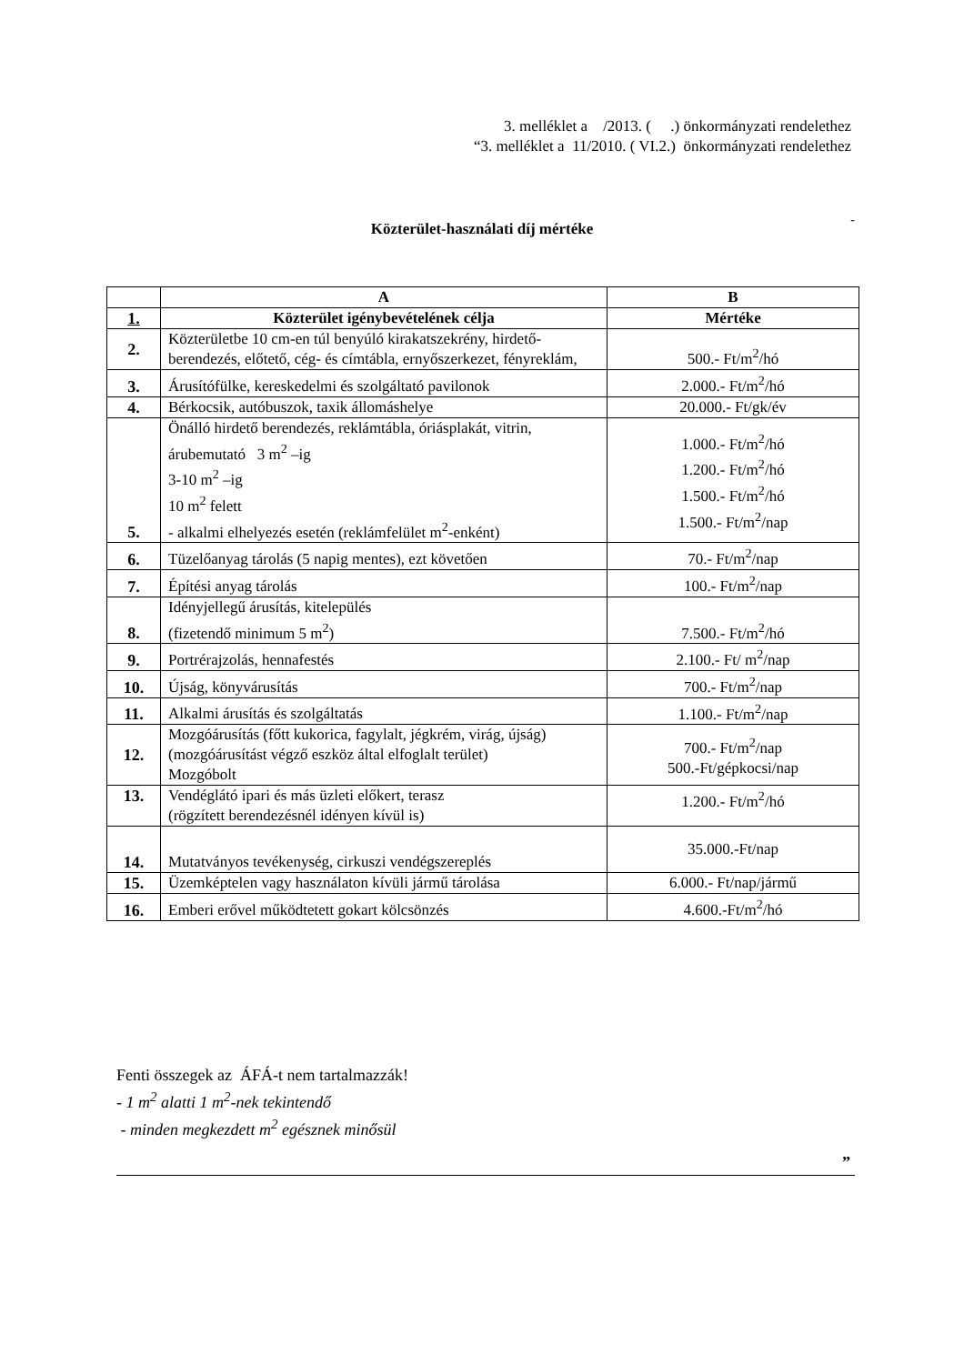3. melléklet a /2013. ( .) önkormányzati rendelethez
“3. melléklet a 11/2010. ( VI.2.) önkormányzati rendelethez
- Közterület-használati díj mértéke
| | A | B |
| --- | --- | --- |
| 1. | Közterület igénybevételének célja | Mértéke |
| 2. | Közterületbe 10 cm-en túl benyúló kirakatszekrény, hirdető-berendezés, előtető, cég- és címtábla, ernyőszerkezet, fényreklám, | 500.- Ft/m<sup>2</sup>/hó |
| 3. | Árusítófülke, kereskedelmi és szolgáltató pavilonok | 2.000.- Ft/m<sup>2</sup>/hó |
| 4. | Bérkocsik, autóbuszok, taxik állomáshelye | 20.000.- Ft/gk/év |
| 5. | Önálló hirdető berendezés, reklámtábla, óriásplakát, vitrin, árubemutató 3 m<sup>2</sup> –ig 3-10 m<sup>2</sup> –ig 10 m<sup>2</sup> felett - alkalmi elhelyezés esetén (reklámfelület m<sup>2</sup>-enként) | 1.000.- Ft/m<sup>2</sup>/hó 1.200.- Ft/m<sup>2</sup>/hó 1.500.- Ft/m<sup>2</sup>/hó 1.500.- Ft/m<sup>2</sup>/nap |
| 6. | Tüzelőanyag tárolás (5 napig mentes), ezt követően | 70.- Ft/m<sup>2</sup>/nap |
| 7. | Építési anyag tárolás | 100.- Ft/m<sup>2</sup>/nap |
| 8. | Idényjellegű árusítás, kitelepülés (fizetendő minimum 5 m<sup>2</sup>) | 7.500.- Ft/m<sup>2</sup>/hó |
| 9. | Portrérajzolás, hennafestés | 2.100.- Ft/ m<sup>2</sup>/nap |
| 10. | Újság, könyvárusítás | 700.- Ft/m<sup>2</sup>/nap |
| 11. | Alkalmi árusítás és szolgáltatás | 1.100.- Ft/m<sup>2</sup>/nap |
| 12. | Mozgóárusítás (főtt kukorica, fagylalt, jégkrém, virág, újság) (mozgóárusítást végző eszköz által elfoglalt terület) Mozgóbolt | 700.- Ft/m<sup>2</sup>/nap 500.-Ft/gépkocsi/nap |
| 13. | Vendéglátó ipari és más üzleti előkert, terasz (rögzített berendezésnél idényen kívül is) | 1.200.- Ft/m<sup>2</sup>/hó |
| 14. | Mutatványos tevékenység, cirkuszi vendégszereplés | 35.000.-Ft/nap |
| 15. | Üzemképtelen vagy használaton kívüli jármű tárolása | 6.000.- Ft/nap/jármű |
| 16. | Emberi erővel működtetett gokart kölcsönzés | 4.600.-Ft/m<sup>2</sup>/hó |
Fenti összegek az ÁFÁ-t nem tartalmazzák!
- 1 m<sup>2</sup> alatti 1 m<sup>2</sup>-nek tekintendő
- minden megkezdett m<sup>2</sup> egésznek minősül
”